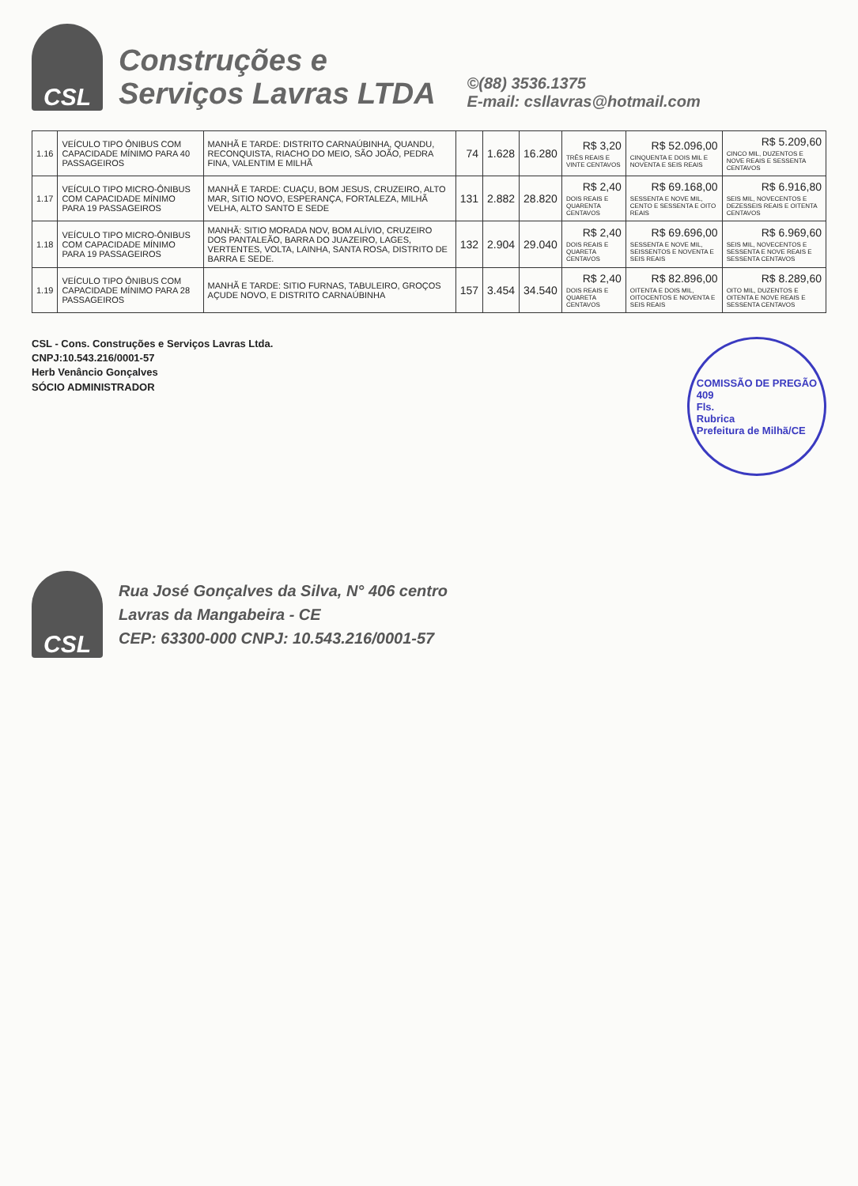CSL
Construções e
Serviços Lavras LTDA
©(88) 3536.1375
E-mail: csllavras@hotmail.com
| 1.16 | VEÍCULO TIPO ÔNIBUS COM CAPACIDADE MÍNIMO PARA 40 PASSAGEIROS | MANHÃ E TARDE: DISTRITO CARNAÚBINHA, QUANDU, RECONQUISTA, RIACHO DO MEIO, SÃO JOÃO, PEDRA FINA, VALENTIM E MILHÃ | 74 | 1.628 | 16.280 | R$ 3,20 TRÊS REAIS E VINTE CENTAVOS | R$ 52.096,00 CINQUENTA E DOIS MIL E NOVENTA E SEIS REAIS | R$ 5.209,60 CINCO MIL, DUZENTOS E NOVE REAIS E SESSENTA CENTAVOS |
| 1.17 | VEÍCULO TIPO MICRO-ÔNIBUS COM CAPACIDADE MÍNIMO PARA 19 PASSAGEIROS | MANHÃ E TARDE: CUAÇU, BOM JESUS, CRUZEIRO, ALTO MAR, SITIO NOVO, ESPERANÇA, FORTALEZA, MILHÃ VELHA, ALTO SANTO E SEDE | 131 | 2.882 | 28.820 | R$ 2,40 DOIS REAIS E QUARENTA CENTAVOS | R$ 69.168,00 SESSENTA E NOVE MIL, CENTO E SESSENTA E OITO REAIS | R$ 6.916,80 SEIS MIL, NOVECENTOS E DEZESSEIS REAIS E OITENTA CENTAVOS |
| 1.18 | VEÍCULO TIPO MICRO-ÔNIBUS COM CAPACIDADE MÍNIMO PARA 19 PASSAGEIROS | MANHÃ: SITIO MORADA NOV, BOM ALÍVIO, CRUZEIRO DOS PANTALEÃO, BARRA DO JUAZEIRO, LAGES, VERTENTES, VOLTA, LAINHA, SANTA ROSA, DISTRITO DE BARRA E SEDE. | 132 | 2.904 | 29.040 | R$ 2,40 DOIS REAIS E QUARETA CENTAVOS | R$ 69.696,00 SESSENTA E NOVE MIL, SEISSENTOS E NOVENTA E SEIS REAIS | R$ 6.969,60 SEIS MIL, NOVECENTOS E SESSENTA E NOVE REAIS E SESSENTA CENTAVOS |
| 1.19 | VEÍCULO TIPO ÔNIBUS COM CAPACIDADE MÍNIMO PARA 28 PASSAGEIROS | MANHÃ E TARDE: SITIO FURNAS, TABULEIRO, GROÇOS AÇUDE NOVO, E DISTRITO CARNAÚBINHA | 157 | 3.454 | 34.540 | R$ 2,40 DOIS REAIS E QUARETA CENTAVOS | R$ 82.896,00 OITENTA E DOIS MIL, OITOCENTOS E NOVENTA E SEIS REAIS | R$ 8.289,60 OITO MIL, DUZENTOS E OITENTA E NOVE REAIS E SESSENTA CENTAVOS |
CSL - Cons. Construções e Serviços Lavras Ltda.
CNPJ:10.543.216/0001-57
Herb Venâncio Gonçalves
SÓCIO ADMINISTRADOR
COMISSÃO DE PREGÃO
409
Fls.
Rubrica
Prefeitura de Milhã/CE
CSL
Rua José Gonçalves da Silva, N° 406 centro
Lavras da Mangabeira - CE
CEP: 63300-000 CNPJ: 10.543.216/0001-57